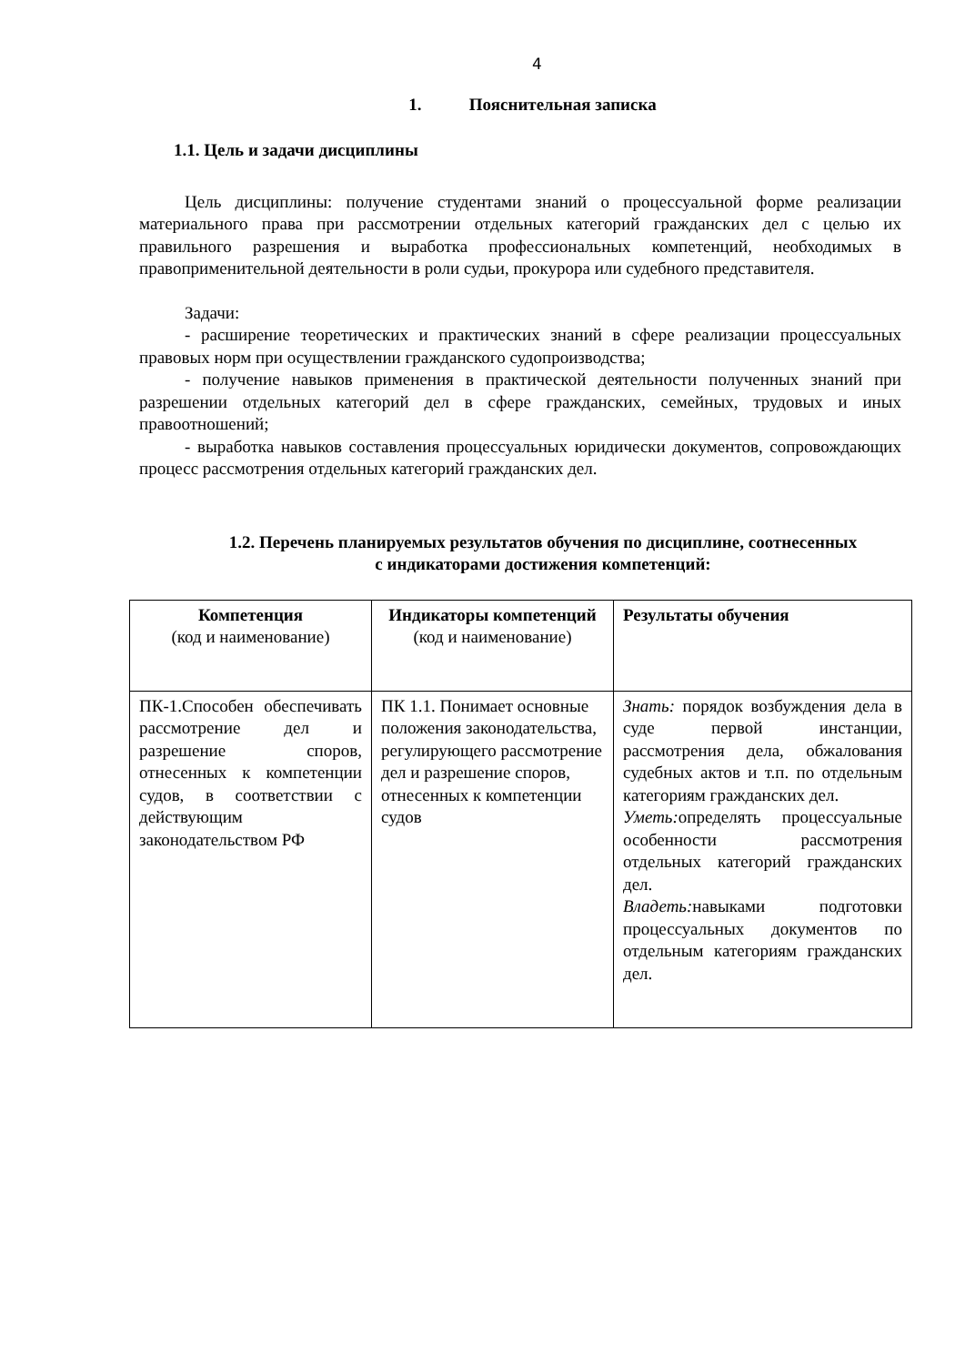4
1. Пояснительная записка
1.1. Цель и задачи дисциплины
Цель дисциплины: получение студентами знаний о процессуальной форме реализации материального права при рассмотрении отдельных категорий гражданских дел с целью их правильного разрешения и выработка профессиональных компетенций, необходимых в правоприменительной деятельности в роли судьи, прокурора или судебного представителя.
Задачи:
- расширение теоретических и практических знаний в сфере реализации процессуальных правовых норм при осуществлении гражданского судопроизводства;
- получение навыков применения в практической деятельности полученных знаний при разрешении отдельных категорий дел в сфере гражданских, семейных, трудовых и иных правоотношений;
- выработка навыков составления процессуальных юридически документов, сопровождающих процесс рассмотрения отдельных категорий гражданских дел.
1.2. Перечень планируемых результатов обучения по дисциплине, соотнесенных
с индикаторами достижения компетенций:
| Компетенция (код и наименование) | Индикаторы компетенций (код и наименование) | Результаты обучения |
| ПК-1.Способен обеспечивать рассмотрение дел и разрешение споров, отнесенных к компетенции судов, в соответствии с действующим законодательством РФ | ПК 1.1. Понимает основные положения законодательства, регулирующего рассмотрение дел и разрешение споров, отнесенных к компетенции судов | Знать: порядок возбуждения дела в суде первой инстанции, рассмотрения дела, обжалования судебных актов и т.п. по отдельным категориям гражданских дел. Уметь: определять процессуальные особенности рассмотрения отдельных категорий гражданских дел. Владеть: навыками подготовки процессуальных документов по отдельным категориям гражданских дел. |